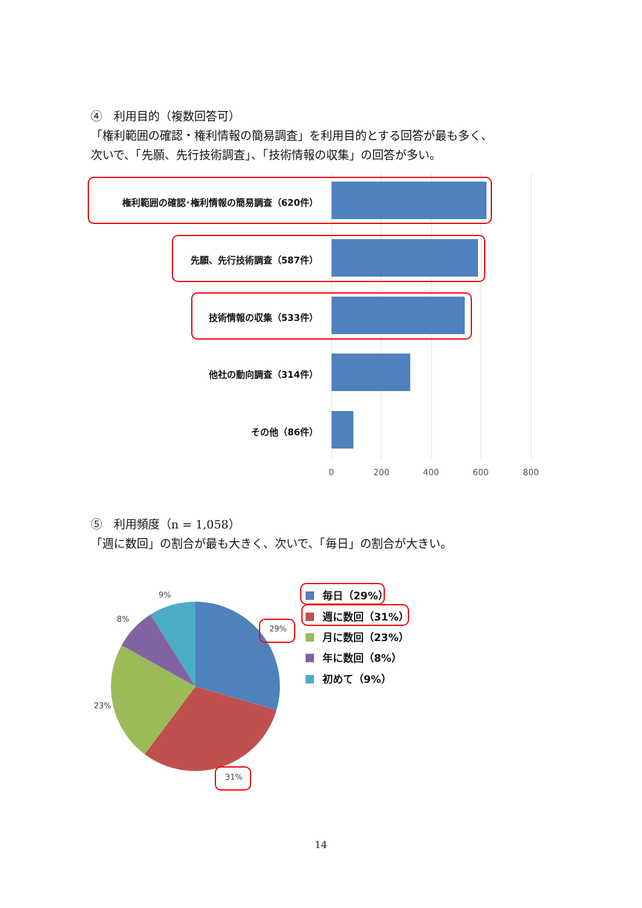④　利用目的（複数回答可）
「権利範囲の確認・権利情報の簡易調査」を利用目的とする回答が最も多く、
次いで、「先願、先行技術調査」、「技術情報の収集」の回答が多い。
権利範囲の確認･権利情報の簡易調査（620件）
先願、先行技術調査（587件）
技術情報の収集（533件）
他社の動向調査（314件）
その他（86件）
0 200 400 600 800
⑤　利用頻度（n = 1,058）
「週に数回」の割合が最も大きく、次いで、「毎日」の割合が大きい。
9%
8%
23%
29%
31%
毎日（29%）
週に数回（31%）
月に数回（23%）
年に数回（8%）
初めて（9%）
14